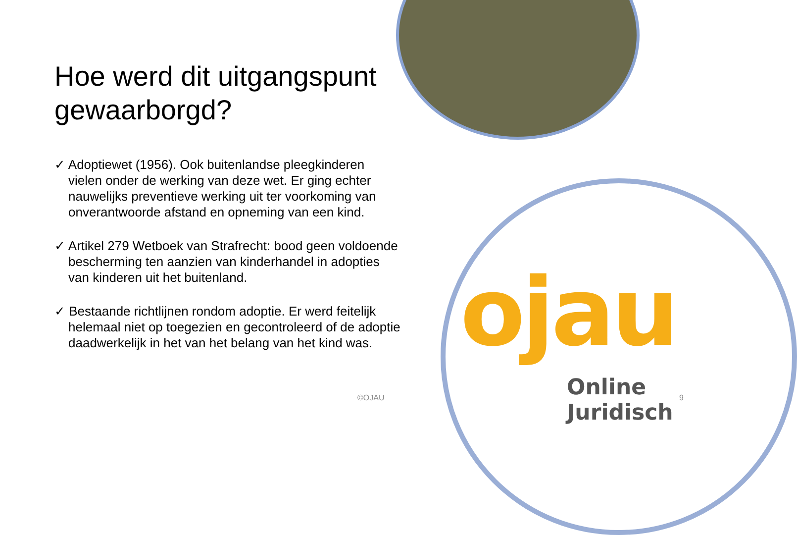ojau
Online Juridisch
Hoe werd dit uitgangspunt gewaarborgd?
✓ Adoptiewet (1956). Ook buitenlandse pleegkinderen vielen onder de werking van deze wet. Er ging echter nauwelijks preventieve werking uit ter voorkoming van onverantwoorde afstand en opneming van een kind.
✓ Artikel 279 Wetboek van Strafrecht: bood geen voldoende bescherming ten aanzien van kinderhandel in adopties van kinderen uit het buitenland.
✓ Bestaande richtlijnen rondom adoptie. Er werd feitelijk helemaal niet op toegezien en gecontroleerd of de adoptie daadwerkelijk in het van het belang van het kind was.
©OJAU 9